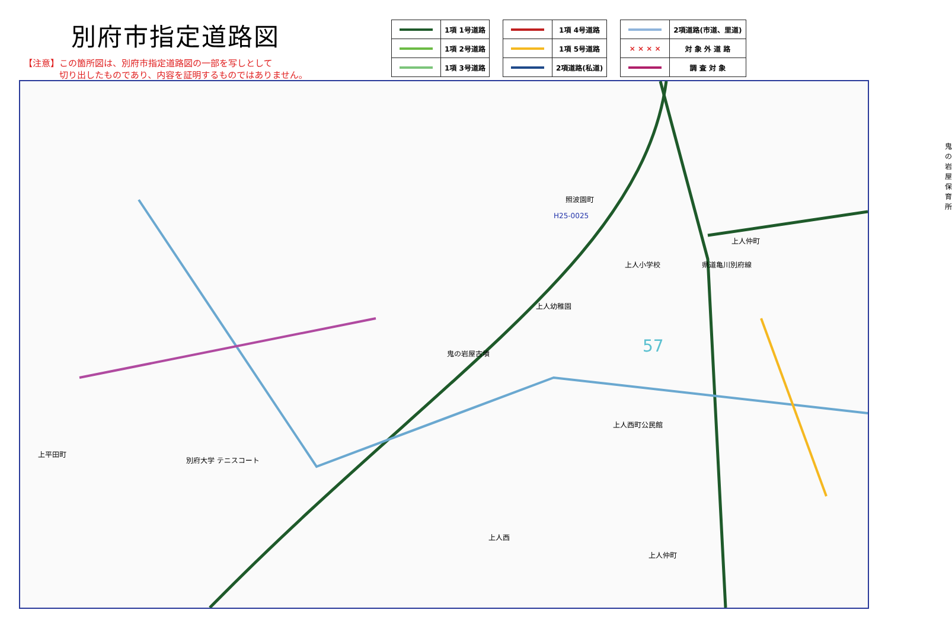別府市指定道路図
【注意】この箇所図は、別府市指定道路図の一部を写しとして
　　　　切り出したものであり、内容を証明するものではありません。
| | 1項 1号道路 |
| | 1項 2号道路 |
| | 1項 3号道路 |
| | 1項 4号道路 |
| | 1項 5号道路 |
| | 2項道路(私道) |
| | 2項道路(市道、里道) |
| × × × × | 対 象 外 道 路 |
| | 調 査 対 象 |
照波園町
県道亀川別府線 上人小学校
上人幼稚園
鬼の岩屋古墳
上平田町
別府大学 テニスコート
上人西
上人仲町
上人仲町
上人西町公民館
57
H25-0025
鬼の岩屋保育所